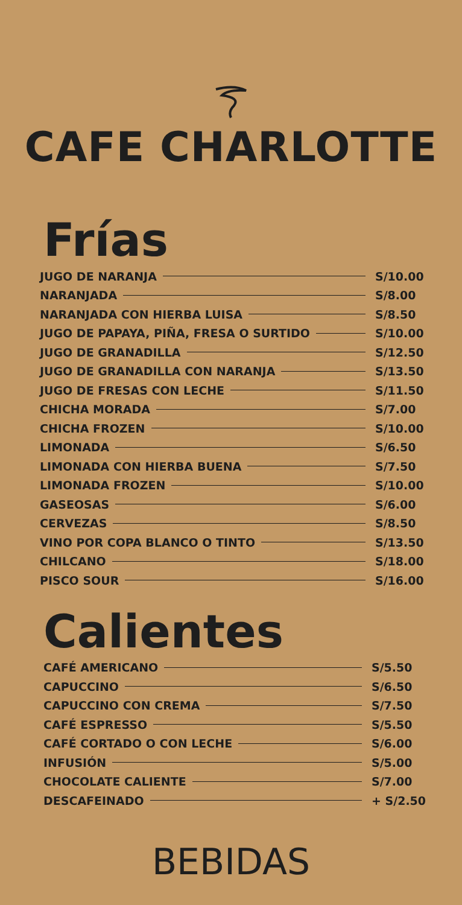CAFE CHARLOTTE
Frías
JUGO DE NARANJA S/10.00
NARANJADA S/8.00
NARANJADA CON HIERBA LUISA S/8.50
JUGO DE PAPAYA, PIÑA, FRESA O SURTIDO S/10.00
JUGO DE GRANADILLA S/12.50
JUGO DE GRANADILLA CON NARANJA S/13.50
JUGO DE FRESAS CON LECHE S/11.50
CHICHA MORADA S/7.00
CHICHA FROZEN S/10.00
LIMONADA S/6.50
LIMONADA CON HIERBA BUENA S/7.50
LIMONADA FROZEN S/10.00
GASEOSAS S/6.00
CERVEZAS S/8.50
VINO POR COPA BLANCO O TINTO S/13.50
CHILCANO S/18.00
PISCO SOUR S/16.00
Calientes
CAFÉ AMERICANO S/5.50
CAPUCCINO S/6.50
CAPUCCINO CON CREMA S/7.50
CAFÉ ESPRESSO S/5.50
CAFÉ CORTADO O CON LECHE S/6.00
INFUSIÓN S/5.00
CHOCOLATE CALIENTE S/7.00
DESCAFEINADO + S/2.50
BEBIDAS